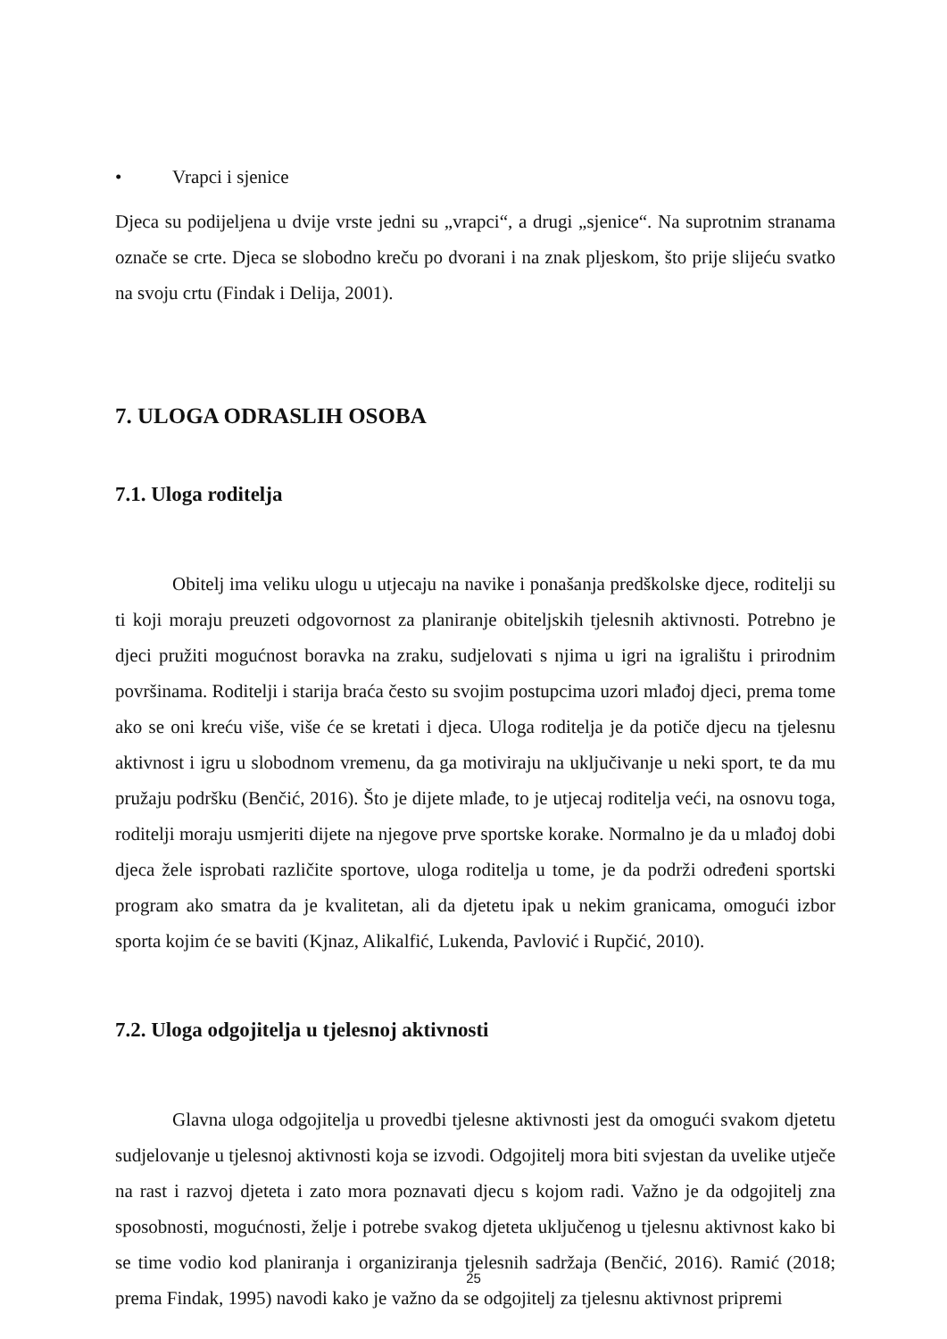• Vrapci i sjenice
Djeca su podijeljena u dvije vrste jedni su „vrapci“, a drugi „sjenice“. Na suprotnim stranama označe se crte. Djeca se slobodno kreču po dvorani i na znak pljeskom, što prije slijeću svatko na svoju crtu (Findak i Delija, 2001).
7. ULOGA ODRASLIH OSOBA
7.1. Uloga roditelja
Obitelj ima veliku ulogu u utjecaju na navike i ponašanja predškolske djece, roditelji su ti koji moraju preuzeti odgovornost za planiranje obiteljskih tjelesnih aktivnosti. Potrebno je djeci pružiti mogućnost boravka na zraku, sudjelovati s njima u igri na igralištu i prirodnim površinama. Roditelji i starija braća često su svojim postupcima uzori mlađoj djeci, prema tome ako se oni kreću više, više će se kretati i djeca. Uloga roditelja je da potiče djecu na tjelesnu aktivnost i igru u slobodnom vremenu, da ga motiviraju na uključivanje u neki sport, te da mu pružaju podršku (Benčić, 2016). Što je dijete mlađe, to je utjecaj roditelja veći, na osnovu toga, roditelji moraju usmjeriti dijete na njegove prve sportske korake. Normalno je da u mlađoj dobi djeca žele isprobati različite sportove, uloga roditelja u tome, je da podrži određeni sportski program ako smatra da je kvalitetan, ali da djetetu ipak u nekim granicama, omogući izbor sporta kojim će se baviti (Kjnaz, Alikalfić, Lukenda, Pavlović i Rupčić, 2010).
7.2. Uloga odgojitelja u tjelesnoj aktivnosti
Glavna uloga odgojitelja u provedbi tjelesne aktivnosti jest da omogući svakom djetetu sudjelovanje u tjelesnoj aktivnosti koja se izvodi. Odgojitelj mora biti svjestan da uvelike utječe na rast i razvoj djeteta i zato mora poznavati djecu s kojom radi. Važno je da odgojitelj zna sposobnosti, mogućnosti, želje i potrebe svakog djeteta uključenog u tjelesnu aktivnost kako bi se time vodio kod planiranja i organiziranja tjelesnih sadržaja (Benčić, 2016). Ramić (2018; prema Findak, 1995) navodi kako je važno da se odgojitelj za tjelesnu aktivnost pripremi
25